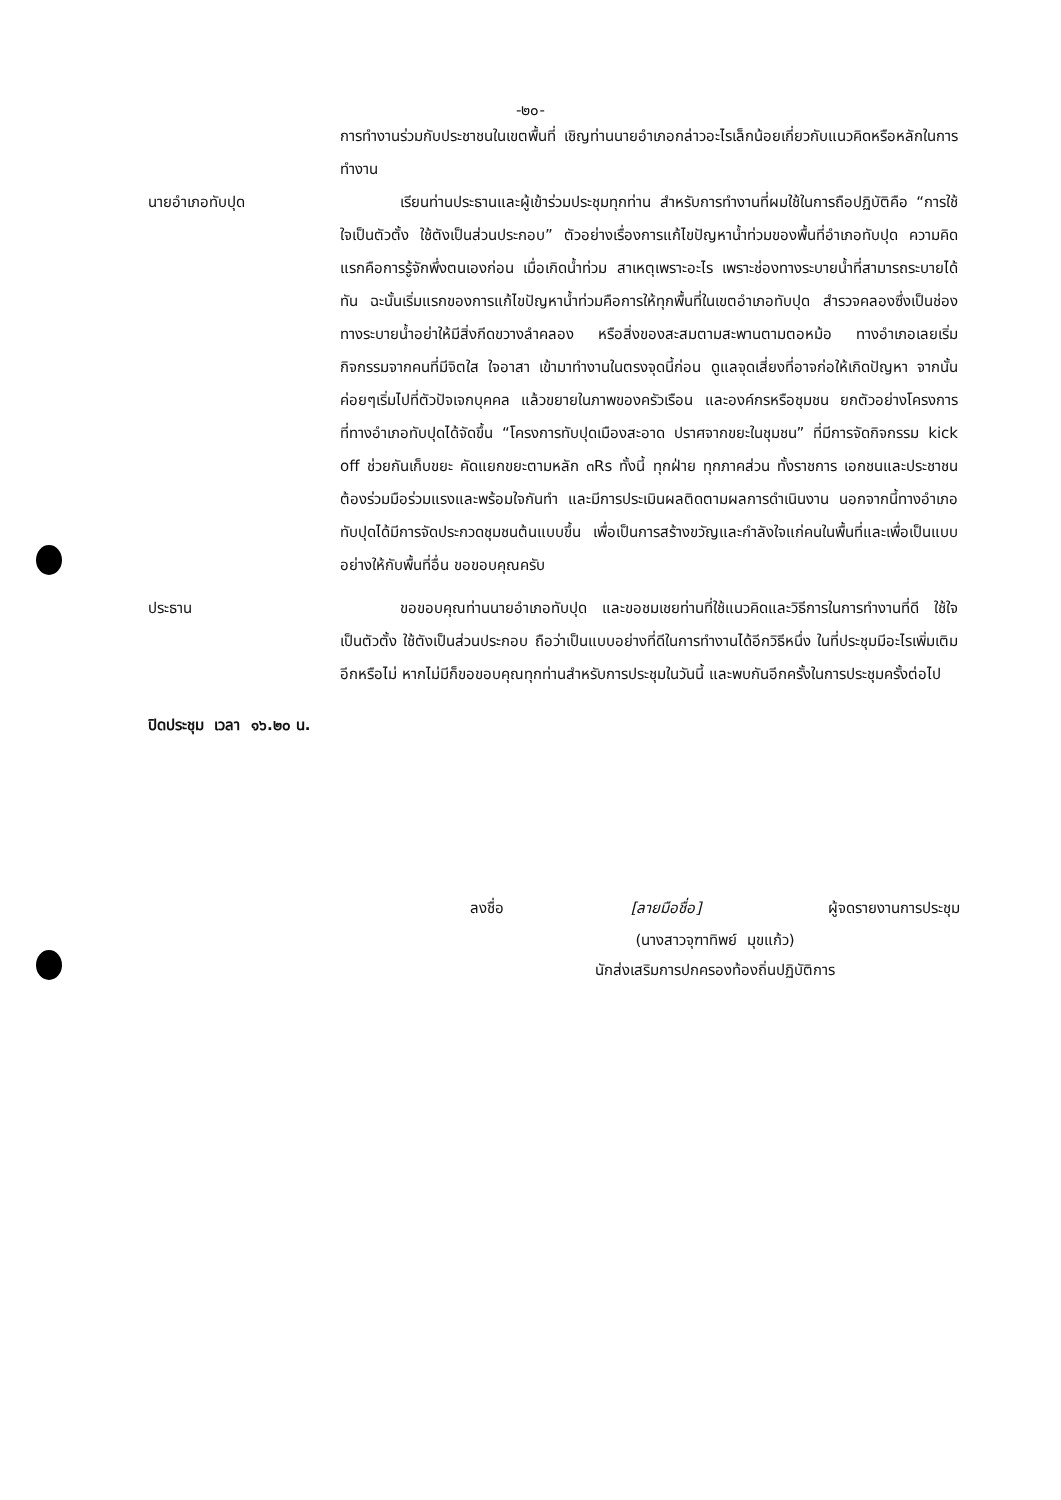-๒๐-
การทำงานร่วมกับประชาชนในเขตพื้นที่ เชิญท่านนายอำเภอกล่าวอะไรเล็กน้อยเกี่ยวกับแนวคิดหรือหลักในการทำงาน
นายอำเภอทับปุด เรียนท่านประธานและผู้เข้าร่วมประชุมทุกท่าน สำหรับการทำงานที่ผมใช้ในการถือปฏิบัติคือ “การใช้ใจเป็นตัวตั้ง ใช้ตังเป็นส่วนประกอบ” ตัวอย่างเรื่องการแก้ไขปัญหาน้ำท่วมของพื้นที่อำเภอทับปุด ความคิดแรกคือการรู้จักพึ่งตนเองก่อน เมื่อเกิดน้ำท่วม สาเหตุเพราะอะไร เพราะช่องทางระบายน้ำที่สามารถระบายได้ทัน ฉะนั้นเริ่มแรกของการแก้ไขปัญหาน้ำท่วมคือการให้ทุกพื้นที่ในเขตอำเภอทับปุด สำรวจคลองซึ่งเป็นช่องทางระบายน้ำอย่าให้มีสิ่งกีดขวางลำคลอง หรือสิ่งของสะสมตามสะพานตามตอหม้อ ทางอำเภอเลยเริ่มกิจกรรมจากคนที่มีจิตใส ใจอาสา เข้ามาทำงานในตรงจุดนี้ก่อน ดูแลจุดเสี่ยงที่อาจก่อให้เกิดปัญหา จากนั้นค่อยๆเริ่มไปที่ตัวปัจเจกบุคคล แล้วขยายในภาพของครัวเรือน และองค์กรหรือชุมชน ยกตัวอย่างโครงการที่ทางอำเภอทับปุดได้จัดขึ้น “โครงการทับปุดเมืองสะอาด ปราศจากขยะในชุมชน” ที่มีการจัดกิจกรรม kick off ช่วยกันเก็บขยะ คัดแยกขยะตามหลัก ๓Rs ทั้งนี้ ทุกฝ่าย ทุกภาคส่วน ทั้งราชการ เอกชนและประชาชน ต้องร่วมมือร่วมแรงและพร้อมใจกันทำ และมีการประเมินผลติดตามผลการดำเนินงาน นอกจากนี้ทางอำเภอทับปุดได้มีการจัดประกวดชุมชนต้นแบบขึ้น เพื่อเป็นการสร้างขวัญและกำลังใจแก่คนในพื้นที่และเพื่อเป็นแบบอย่างให้กับพื้นที่อื่น ขอขอบคุณครับ
ประธาน ขอขอบคุณท่านนายอำเภอทับปุด และขอชมเชยท่านที่ใช้แนวคิดและวิธีการในการทำงานที่ดี ใช้ใจเป็นตัวตั้ง ใช้ตังเป็นส่วนประกอบ ถือว่าเป็นแบบอย่างที่ดีในการทำงานได้อีกวิธีหนึ่ง ในที่ประชุมมีอะไรเพิ่มเติมอีกหรือไม่ หากไม่มีก็ขอขอบคุณทุกท่านสำหรับการประชุมในวันนี้ และพบกันอีกครั้งในการประชุมครั้งต่อไป
ปิดประชุม เวลา ๑๖.๒๐ น.
ลงชื่อ [ลายมือชื่อ] ผู้จดรายงานการประชุม
(นางสาวจุฑาทิพย์ มุขแก้ว)
นักส่งเสริมการปกครองท้องถิ่นปฏิบัติการ